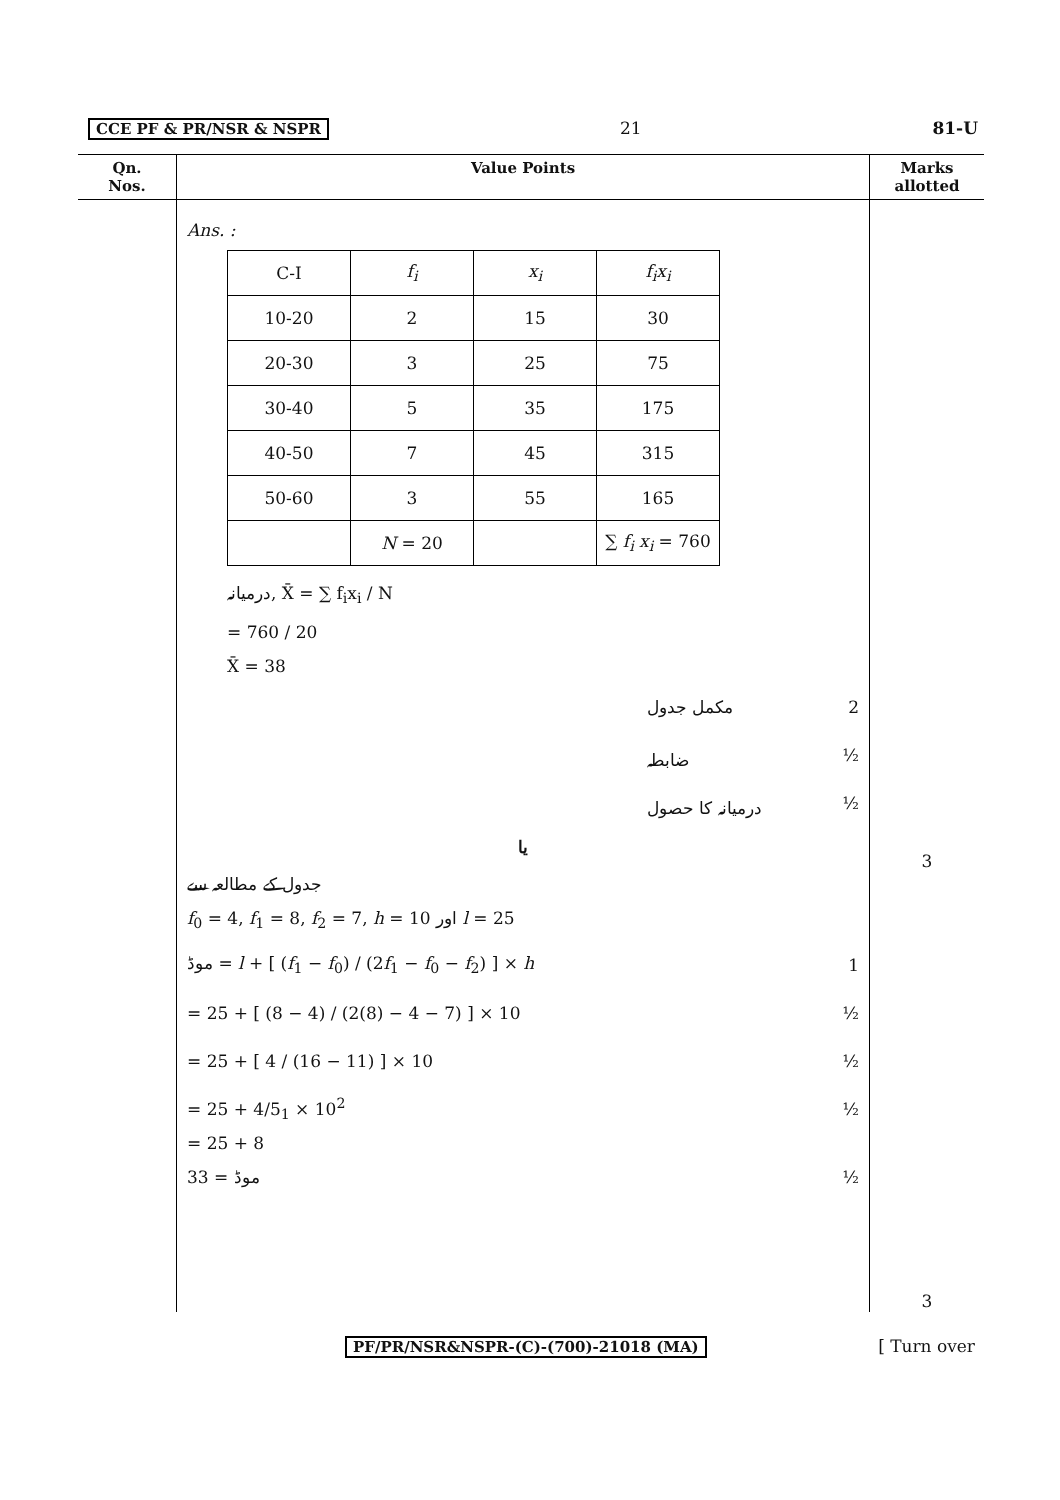CCE PF & PR/NSR & NSPR 21 81-U
| Qn. Nos. | Value Points | Marks allotted |
| --- | --- | --- |
| | Ans. : / C-I / f<sub>i</sub> / x<sub>i</sub> / f<sub>i</sub>x<sub>i</sub> / / 10-20 / 2 / 15 / 30 / / 20-30 / 3 / 25 / 75 / / 30-40 / 5 / 35 / 175 / / 40-50 / 7 / 45 / 315 / / 50-60 / 3 / 55 / 165 / / / N = 20 / / ∑ f<sub>i</sub> x<sub>i</sub> = 760 / درمیانہ, X̄ = ∑ f<sub>i</sub>x<sub>i</sub> / N = 760 / 20 X̄ = 38 مکمل جدول 2 ضابطہ ½ درمیانہ کا حصول ½ یا جدول کے مطالعہ سے f<sub>0</sub> = 4, f<sub>1</sub> = 8, f<sub>2</sub> = 7, h = 10 اور l = 25 موڈ = l + [ ( f<sub>1</sub> − f<sub>0</sub>) / (2 f<sub>1</sub> − f<sub>0</sub> − f<sub>2</sub>) ] × h 1 = 25 + [ (8 − 4) / (2(8) − 4 − 7) ] × 10 ½ = 25 + [ 4 / (16 − 11) ] × 10 ½ = 25 + 4/5<sub>1</sub> × 10<sup>2</sup> ½ = 25 + 8 موڈ = 33 ½ | 3 3 |
PF/PR/NSR&NSPR-(C)-(700)-21018 (MA) [ Turn over